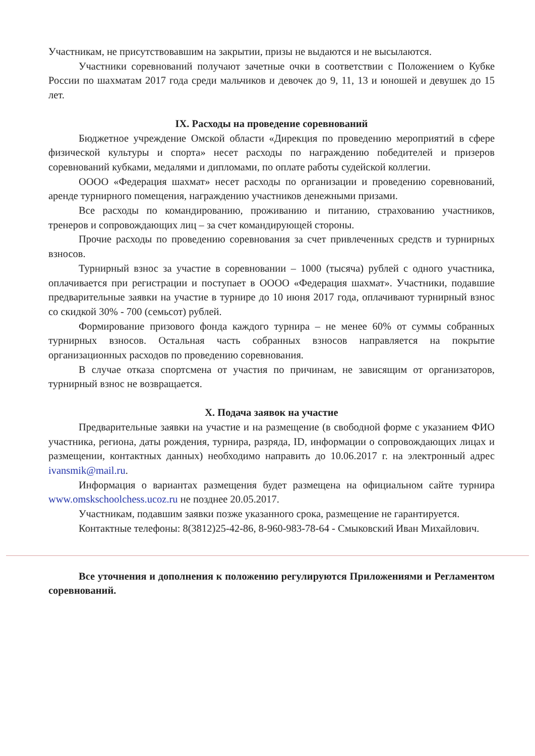Участникам, не присутствовавшим на закрытии, призы не выдаются и не высылаются.
Участники соревнований получают зачетные очки в соответствии с Положением о Кубке России по шахматам 2017 года среди мальчиков и девочек до 9, 11, 13 и юношей и девушек до 15 лет.
IX. Расходы на проведение соревнований
Бюджетное учреждение Омской области «Дирекция по проведению мероприятий в сфере физической культуры и спорта» несет расходы по награждению победителей и призеров соревнований кубками, медалями и дипломами, по оплате работы судейской коллегии.
ОООО «Федерация шахмат» несет расходы по организации и проведению соревнований, аренде турнирного помещения, награждению участников денежными призами.
Все расходы по командированию, проживанию и питанию, страхованию участников, тренеров и сопровождающих лиц – за счет командирующей стороны.
Прочие расходы по проведению соревнования за счет привлеченных средств и турнирных взносов.
Турнирный взнос за участие в соревновании – 1000 (тысяча) рублей с одного участника, оплачивается при регистрации и поступает в ОООО «Федерация шахмат». Участники, подавшие предварительные заявки на участие в турнире до 10 июня 2017 года, оплачивают турнирный взнос со скидкой 30% - 700 (семьсот) рублей.
Формирование призового фонда каждого турнира – не менее 60% от суммы собранных турнирных взносов. Остальная часть собранных взносов направляется на покрытие организационных расходов по проведению соревнования.
В случае отказа спортсмена от участия по причинам, не зависящим от организаторов, турнирный взнос не возвращается.
X. Подача заявок на участие
Предварительные заявки на участие и на размещение (в свободной форме с указанием ФИО участника, региона, даты рождения, турнира, разряда, ID, информации о сопровождающих лицах и размещении, контактных данных) необходимо направить до 10.06.2017 г. на электронный адрес ivansmik@mail.ru.
Информация о вариантах размещения будет размещена на официальном сайте турнира www.omskschoolchess.ucoz.ru не позднее 20.05.2017.
Участникам, подавшим заявки позже указанного срока, размещение не гарантируется.
Контактные телефоны: 8(3812)25-42-86, 8-960-983-78-64 - Смыковский Иван Михайлович.
Все уточнения и дополнения к положению регулируются Приложениями и Регламентом соревнований.